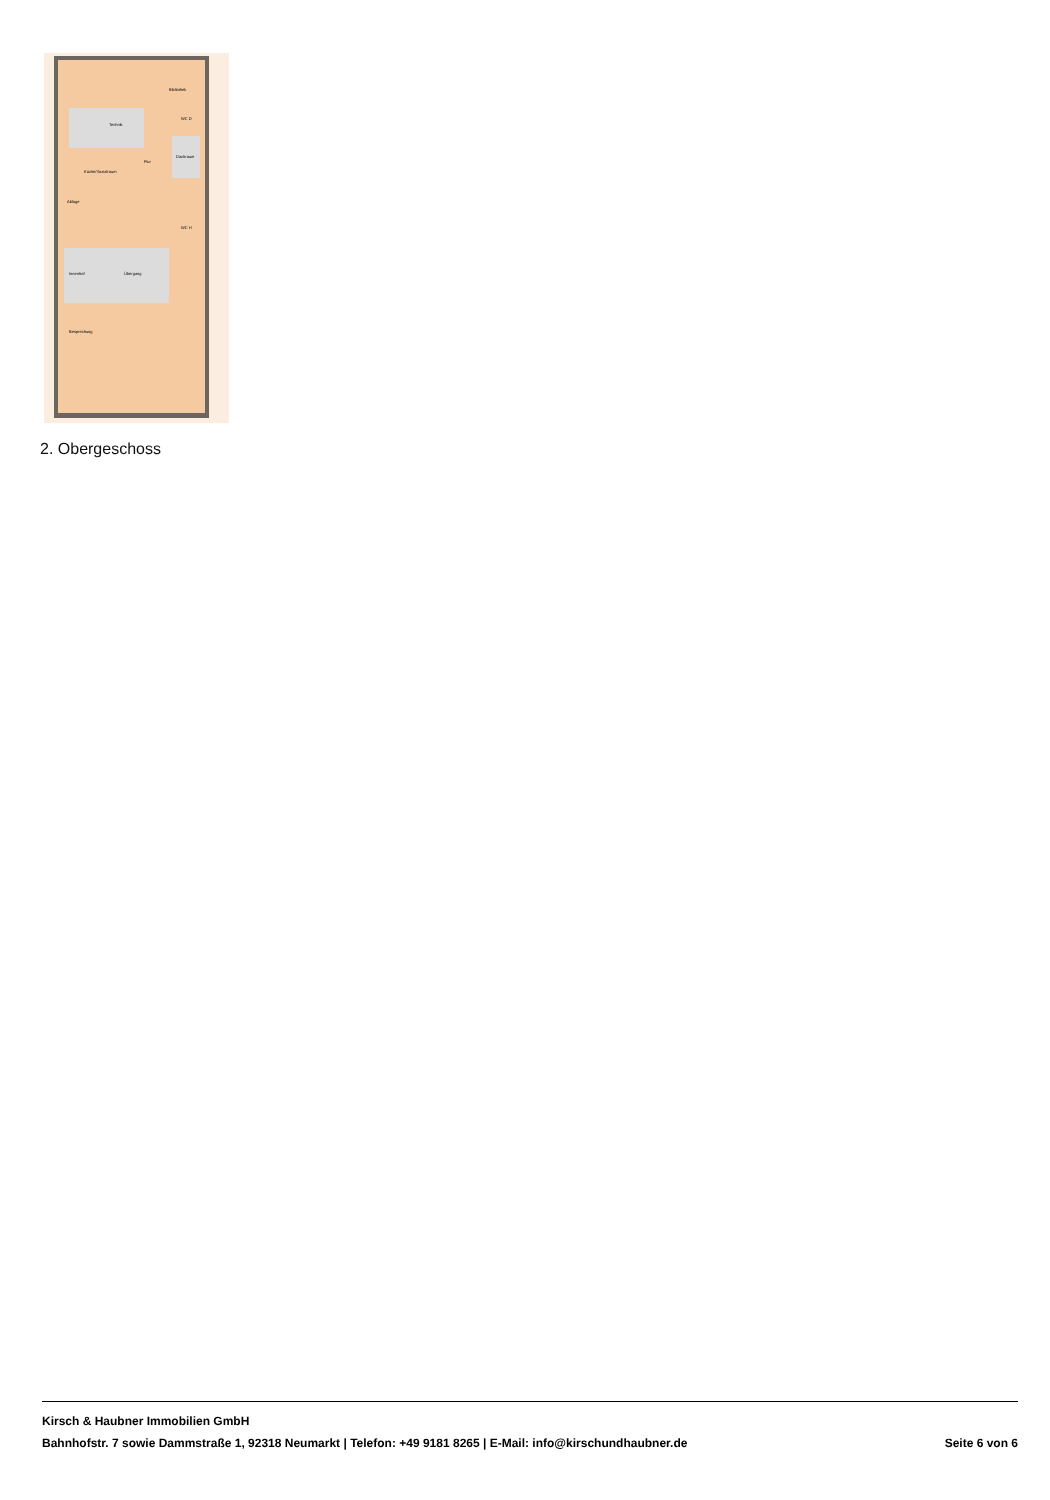Technik
Flur
Dachraum
Küche/Sozialraum
Ablage
Innenhof
Übergang
Besprechung
Bibliothek
WC D
WC H
2. Obergeschoss
Kirsch & Haubner Immobilien GmbH
Bahnhofstr. 7 sowie Dammstraße 1, 92318 Neumarkt | Telefon: +49 9181 8265 | E-Mail: info@kirschundhaubner.de Seite 6 von 6